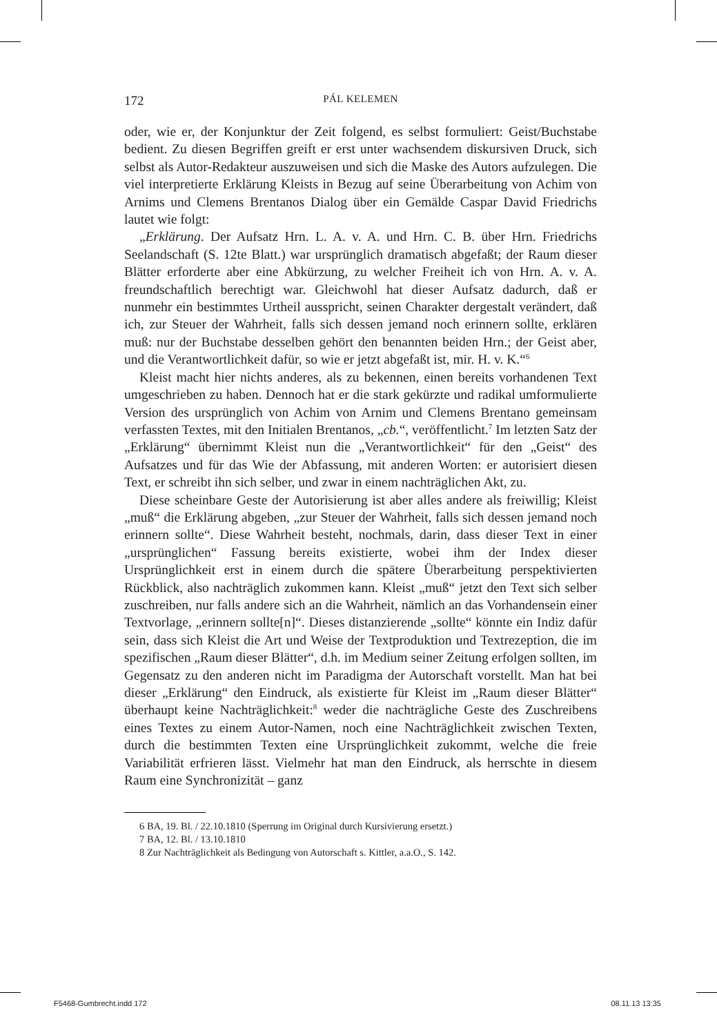172 PÁL KELEMEN
oder, wie er, der Konjunktur der Zeit folgend, es selbst formuliert: Geist/Buchstabe bedient. Zu diesen Begriffen greift er erst unter wachsendem diskursiven Druck, sich selbst als Autor-Redakteur auszuweisen und sich die Maske des Autors aufzulegen. Die viel interpretierte Erklärung Kleists in Bezug auf seine Überarbeitung von Achim von Arnims und Clemens Brentanos Dialog über ein Gemälde Caspar David Friedrichs lautet wie folgt:
„Erklärung. Der Aufsatz Hrn. L. A. v. A. und Hrn. C. B. über Hrn. Friedrichs Seelandschaft (S. 12te Blatt.) war ursprünglich dramatisch abgefaßt; der Raum dieser Blätter erforderte aber eine Abkürzung, zu welcher Freiheit ich von Hrn. A. v. A. freundschaftlich berechtigt war. Gleichwohl hat dieser Aufsatz dadurch, daß er nunmehr ein bestimmtes Urtheil ausspricht, seinen Charakter dergestalt verändert, daß ich, zur Steuer der Wahrheit, falls sich dessen jemand noch erinnern sollte, erklären muß: nur der Buchstabe desselben gehört den benannten beiden Hrn.; der Geist aber, und die Verantwortlichkeit dafür, so wie er jetzt abgefaßt ist, mir. H. v. K.“<sup>6</sup>
Kleist macht hier nichts anderes, als zu bekennen, einen bereits vorhandenen Text umgeschrieben zu haben. Dennoch hat er die stark gekürzte und radikal umformulierte Version des ursprünglich von Achim von Arnim und Clemens Brentano gemeinsam verfassten Textes, mit den Initialen Brentanos, „cb.“, veröffentlicht.<sup>7</sup> Im letzten Satz der „Erklärung“ übernimmt Kleist nun die „Verantwortlichkeit“ für den „Geist“ des Aufsatzes und für das Wie der Abfassung, mit anderen Worten: er autorisiert diesen Text, er schreibt ihn sich selber, und zwar in einem nachträglichen Akt, zu.
Diese scheinbare Geste der Autorisierung ist aber alles andere als freiwillig; Kleist „muß“ die Erklärung abgeben, „zur Steuer der Wahrheit, falls sich dessen jemand noch erinnern sollte“. Diese Wahrheit besteht, nochmals, darin, dass dieser Text in einer „ursprünglichen“ Fassung bereits existierte, wobei ihm der Index dieser Ursprünglichkeit erst in einem durch die spätere Überarbeitung perspektivierten Rückblick, also nachträglich zukommen kann. Kleist „muß“ jetzt den Text sich selber zuschreiben, nur falls andere sich an die Wahrheit, nämlich an das Vorhandensein einer Textvorlage, „erinnern sollte[n]“. Dieses distanzierende „sollte“ könnte ein Indiz dafür sein, dass sich Kleist die Art und Weise der Textproduktion und Textrezeption, die im spezifischen „Raum dieser Blätter“, d.h. im Medium seiner Zeitung erfolgen sollten, im Gegensatz zu den anderen nicht im Paradigma der Autorschaft vorstellt. Man hat bei dieser „Erklärung“ den Eindruck, als existierte für Kleist im „Raum dieser Blätter“ überhaupt keine Nachträglichkeit:<sup>8</sup> weder die nachträgliche Geste des Zuschreibens eines Textes zu einem Autor-Namen, noch eine Nachträglichkeit zwischen Texten, durch die bestimmten Texten eine Ursprünglichkeit zukommt, welche die freie Variabilität erfrieren lässt. Vielmehr hat man den Eindruck, als herrschte in diesem Raum eine Synchronizität – ganz
6 BA, 19. Bl. / 22.10.1810 (Sperrung im Original durch Kursivierung ersetzt.)
7 BA, 12. Bl. / 13.10.1810
8 Zur Nachträglichkeit als Bedingung von Autorschaft s. Kittler, a.a.O., S. 142.
F5468-Gumbrecht.indd 172 08.11.13 13:35